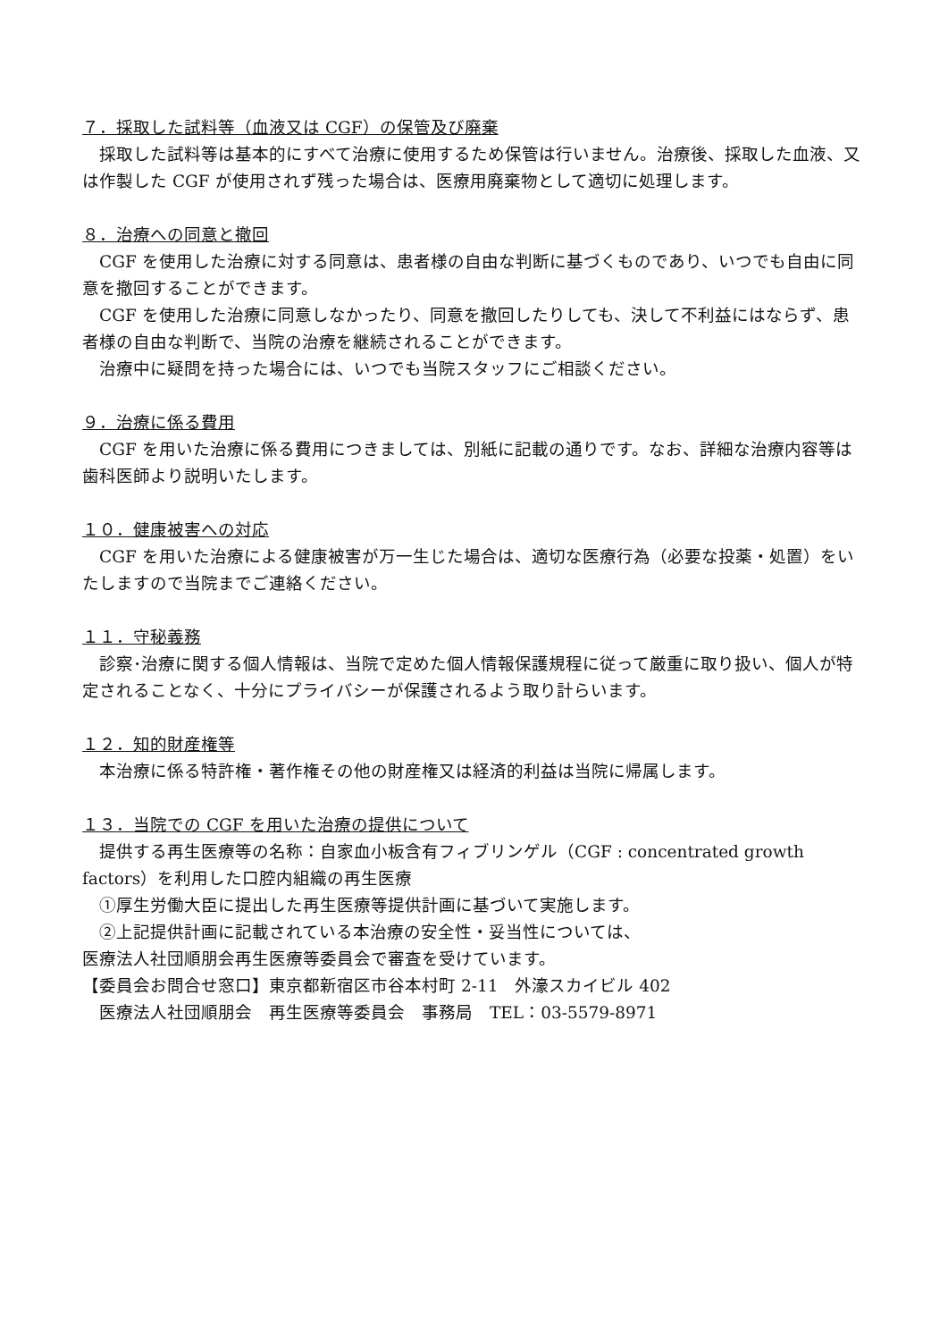７．採取した試料等（血液又は CGF）の保管及び廃棄
　採取した試料等は基本的にすべて治療に使用するため保管は行いません。治療後、採取した血液、又は作製した CGF が使用されず残った場合は、医療用廃棄物として適切に処理します。
８．治療への同意と撤回
　CGF を使用した治療に対する同意は、患者様の自由な判断に基づくものであり、いつでも自由に同意を撤回することができます。
　CGF を使用した治療に同意しなかったり、同意を撤回したりしても、決して不利益にはならず、患者様の自由な判断で、当院の治療を継続されることができます。
　治療中に疑問を持った場合には、いつでも当院スタッフにご相談ください。
９．治療に係る費用
　CGF を用いた治療に係る費用につきましては、別紙に記載の通りです。なお、詳細な治療内容等は歯科医師より説明いたします。
１０．健康被害への対応
　CGF を用いた治療による健康被害が万一生じた場合は、適切な医療行為（必要な投薬・処置）をいたしますので当院までご連絡ください。
１１．守秘義務
　診察･治療に関する個人情報は、当院で定めた個人情報保護規程に従って厳重に取り扱い、個人が特定されることなく、十分にプライバシーが保護されるよう取り計らいます。
１２．知的財産権等
　本治療に係る特許権・著作権その他の財産権又は経済的利益は当院に帰属します。
１３．当院での CGF を用いた治療の提供について
　提供する再生医療等の名称：自家血小板含有フィブリンゲル（CGF : concentrated growth factors）を利用した口腔内組織の再生医療
　①厚生労働大臣に提出した再生医療等提供計画に基づいて実施します。
　②上記提供計画に記載されている本治療の安全性・妥当性については、
医療法人社団順朋会再生医療等委員会で審査を受けています。
【委員会お問合せ窓口】東京都新宿区市谷本村町 2-11　外濠スカイビル 402
　医療法人社団順朋会　再生医療等委員会　事務局　TEL：03-5579-8971